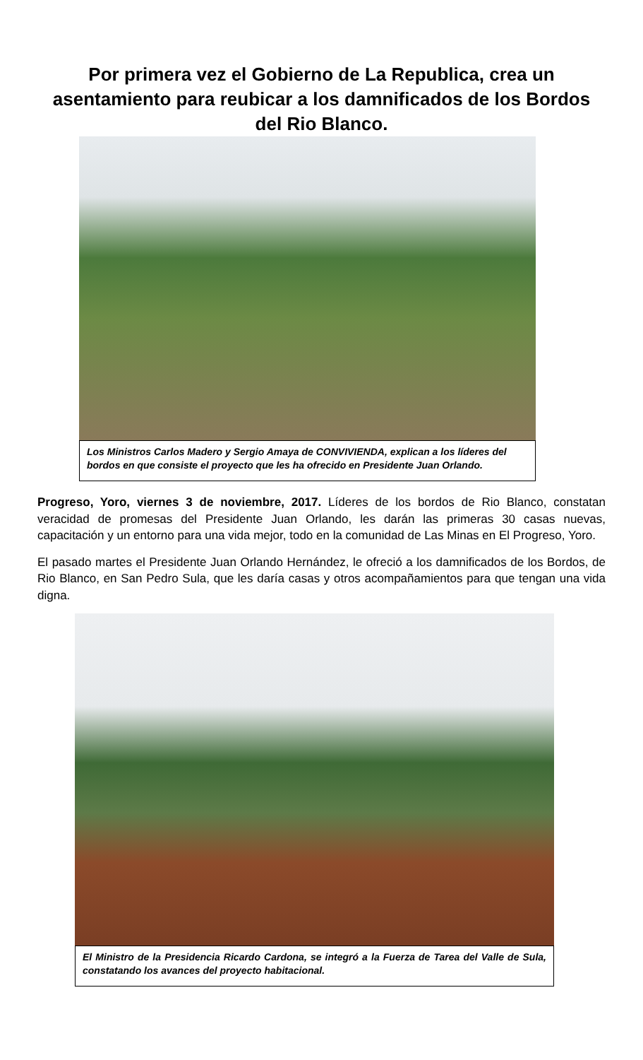Por primera vez el Gobierno de La Republica, crea un asentamiento para reubicar a los damnificados de los Bordos del Rio Blanco.
Los Ministros Carlos Madero y Sergio Amaya de CONVIVIENDA, explican a los líderes del bordos en que consiste el proyecto que les ha ofrecido en Presidente Juan Orlando.
Progreso, Yoro, viernes 3 de noviembre, 2017. Líderes de los bordos de Rio Blanco, constatan veracidad de promesas del Presidente Juan Orlando, les darán las primeras 30 casas nuevas, capacitación y un entorno para una vida mejor, todo en la comunidad de Las Minas en El Progreso, Yoro.
El pasado martes el Presidente Juan Orlando Hernández, le ofreció a los damnificados de los Bordos, de Rio Blanco, en San Pedro Sula, que les daría casas y otros acompañamientos para que tengan una vida digna.
El Ministro de la Presidencia Ricardo Cardona, se integró a la Fuerza de Tarea del Valle de Sula, constatando los avances del proyecto habitacional.